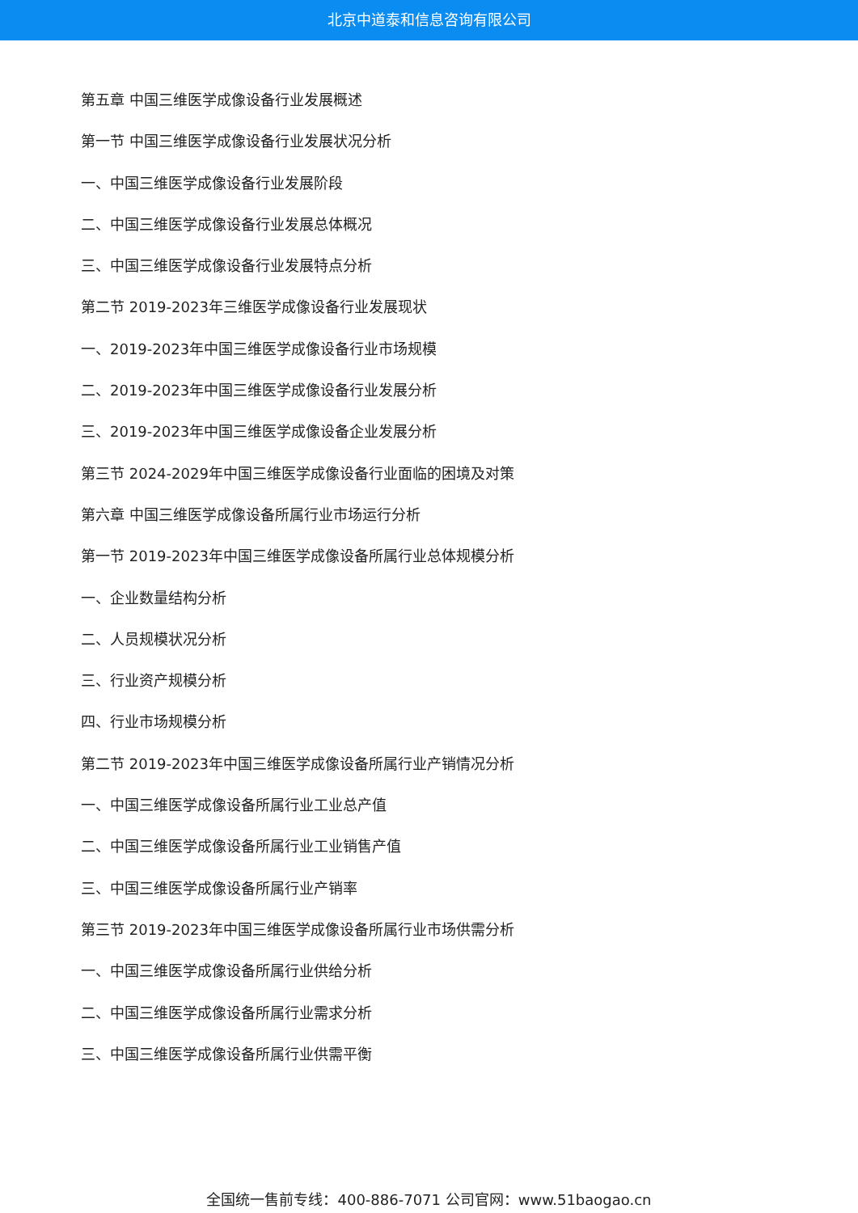北京中道泰和信息咨询有限公司
第五章 中国三维医学成像设备行业发展概述
第一节 中国三维医学成像设备行业发展状况分析
一、中国三维医学成像设备行业发展阶段
二、中国三维医学成像设备行业发展总体概况
三、中国三维医学成像设备行业发展特点分析
第二节 2019-2023年三维医学成像设备行业发展现状
一、2019-2023年中国三维医学成像设备行业市场规模
二、2019-2023年中国三维医学成像设备行业发展分析
三、2019-2023年中国三维医学成像设备企业发展分析
第三节 2024-2029年中国三维医学成像设备行业面临的困境及对策
第六章 中国三维医学成像设备所属行业市场运行分析
第一节 2019-2023年中国三维医学成像设备所属行业总体规模分析
一、企业数量结构分析
二、人员规模状况分析
三、行业资产规模分析
四、行业市场规模分析
第二节 2019-2023年中国三维医学成像设备所属行业产销情况分析
一、中国三维医学成像设备所属行业工业总产值
二、中国三维医学成像设备所属行业工业销售产值
三、中国三维医学成像设备所属行业产销率
第三节 2019-2023年中国三维医学成像设备所属行业市场供需分析
一、中国三维医学成像设备所属行业供给分析
二、中国三维医学成像设备所属行业需求分析
三、中国三维医学成像设备所属行业供需平衡
全国统一售前专线：400-886-7071 公司官网：www.51baogao.cn